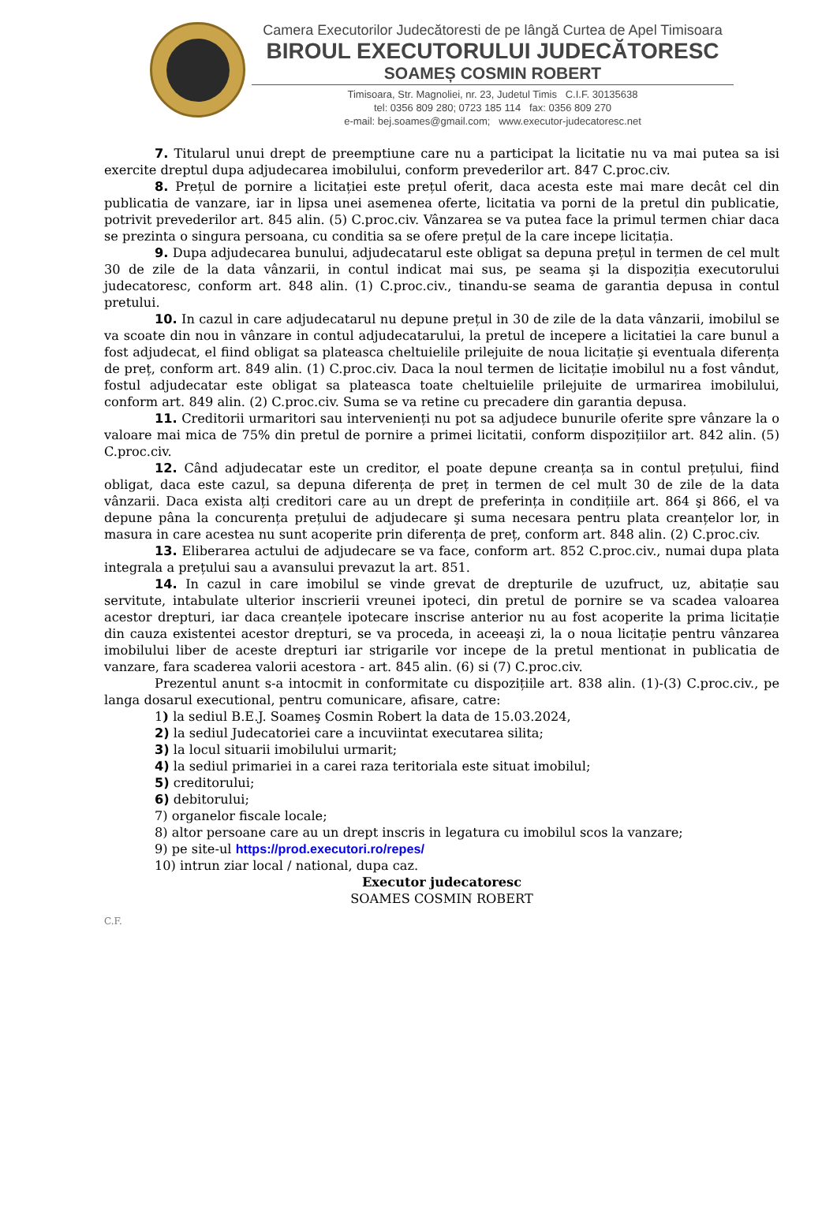Camera Executorilor Judecătoresti de pe lângă Curtea de Apel Timisoara
BIROUL EXECUTORULUI JUDECĂTORESC
SOAMEȘ COSMIN ROBERT
Timisoara, Str. Magnoliei, nr. 23, Judetul Timis C.I.F. 30135638
tel: 0356 809 280; 0723 185 114 fax: 0356 809 270
e-mail: bej.soames@gmail.com; www.executor-judecatoresc.net
7. Titularul unui drept de preemptiune care nu a participat la licitatie nu va mai putea sa isi exercite dreptul dupa adjudecarea imobilului, conform prevederilor art. 847 C.proc.civ.
8. Prețul de pornire a licitației este prețul oferit, daca acesta este mai mare decât cel din publicatia de vanzare, iar in lipsa unei asemenea oferte, licitatia va porni de la pretul din publicatie, potrivit prevederilor art. 845 alin. (5) C.proc.civ. Vânzarea se va putea face la primul termen chiar daca se prezinta o singura persoana, cu conditia sa se ofere prețul de la care incepe licitația.
9. Dupa adjudecarea bunului, adjudecatarul este obligat sa depuna prețul in termen de cel mult 30 de zile de la data vânzarii, in contul indicat mai sus, pe seama şi la dispoziția executorului judecatoresc, conform art. 848 alin. (1) C.proc.civ., tinandu-se seama de garantia depusa in contul pretului.
10. In cazul in care adjudecatarul nu depune prețul in 30 de zile de la data vânzarii, imobilul se va scoate din nou in vânzare in contul adjudecatarului, la pretul de incepere a licitatiei la care bunul a fost adjudecat, el fiind obligat sa plateasca cheltuielile prilejuite de noua licitație şi eventuala diferența de preț, conform art. 849 alin. (1) C.proc.civ. Daca la noul termen de licitație imobilul nu a fost vândut, fostul adjudecatar este obligat sa plateasca toate cheltuielile prilejuite de urmarirea imobilului, conform art. 849 alin. (2) C.proc.civ. Suma se va retine cu precadere din garantia depusa.
11. Creditorii urmaritori sau intervenienți nu pot sa adjudece bunurile oferite spre vânzare la o valoare mai mica de 75% din pretul de pornire a primei licitatii, conform dispozițiilor art. 842 alin. (5) C.proc.civ.
12. Când adjudecatar este un creditor, el poate depune creanța sa in contul prețului, fiind obligat, daca este cazul, sa depuna diferența de preț in termen de cel mult 30 de zile de la data vânzarii. Daca exista alți creditori care au un drept de preferința in condițiile art. 864 şi 866, el va depune pâna la concurența prețului de adjudecare şi suma necesara pentru plata creanțelor lor, in masura in care acestea nu sunt acoperite prin diferența de preț, conform art. 848 alin. (2) C.proc.civ.
13. Eliberarea actului de adjudecare se va face, conform art. 852 C.proc.civ., numai dupa plata integrala a prețului sau a avansului prevazut la art. 851.
14. In cazul in care imobilul se vinde grevat de drepturile de uzufruct, uz, abitație sau servitute, intabulate ulterior inscrierii vreunei ipoteci, din pretul de pornire se va scadea valoarea acestor drepturi, iar daca creanțele ipotecare inscrise anterior nu au fost acoperite la prima licitație din cauza existentei acestor drepturi, se va proceda, in aceeaşi zi, la o noua licitație pentru vânzarea imobilului liber de aceste drepturi iar strigarile vor incepe de la pretul mentionat in publicatia de vanzare, fara scaderea valorii acestora - art. 845 alin. (6) si (7) C.proc.civ.
Prezentul anunt s-a intocmit in conformitate cu dispozițiile art. 838 alin. (1)-(3) C.proc.civ., pe langa dosarul executional, pentru comunicare, afisare, catre:
1) la sediul B.E.J. Soameş Cosmin Robert la data de 15.03.2024,
2) la sediul Judecatoriei care a incuviintat executarea silita;
3) la locul situarii imobilului urmarit;
4) la sediul primariei in a carei raza teritoriala este situat imobilul;
5) creditorului;
6) debitorului;
7) organelor fiscale locale;
8) altor persoane care au un drept inscris in legatura cu imobilul scos la vanzare;
9) pe site-ul https://prod.executori.ro/repes/
10) intrun ziar local / national, dupa caz.
Executor judecatoresc
SOAMES COSMIN ROBERT
C.F.